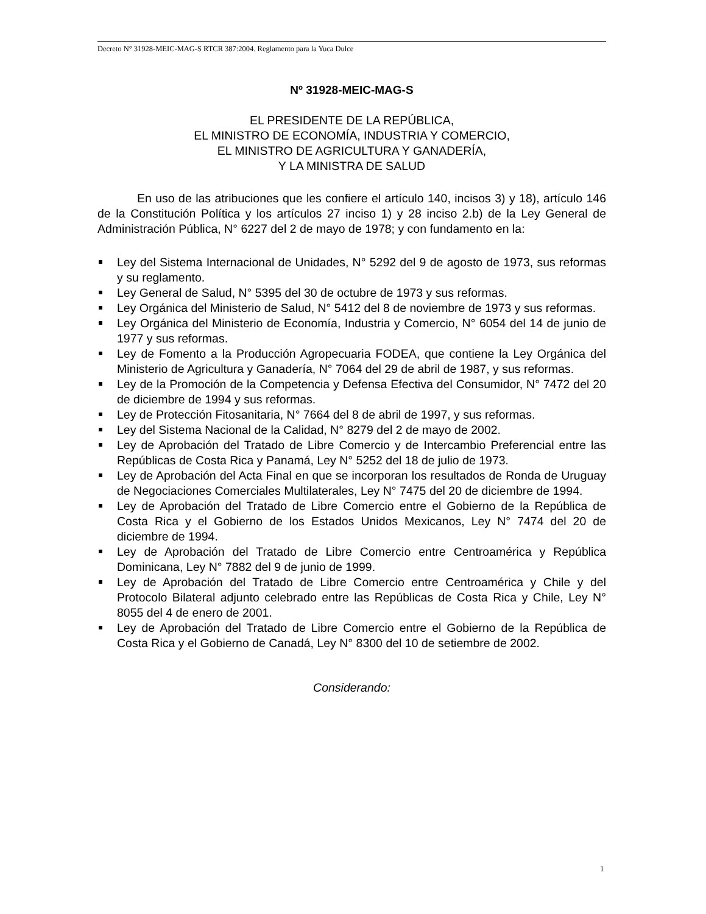Decreto N° 31928-MEIC-MAG-S RTCR 387:2004. Reglamento para la Yuca Dulce
Nº 31928-MEIC-MAG-S
EL PRESIDENTE DE LA REPÚBLICA,
EL MINISTRO DE ECONOMÍA, INDUSTRIA Y COMERCIO,
EL MINISTRO DE AGRICULTURA Y GANADERÍA,
Y LA MINISTRA DE SALUD
En uso de las atribuciones que les confiere el artículo 140, incisos 3) y 18), artículo 146 de la Constitución Política y los artículos 27 inciso 1) y 28 inciso 2.b) de la Ley General de Administración Pública, N° 6227 del 2 de mayo de 1978; y con fundamento en la:
Ley del Sistema Internacional de Unidades, N° 5292 del 9 de agosto de 1973, sus reformas y su reglamento.
Ley General de Salud, N° 5395 del 30 de octubre de 1973 y sus reformas.
Ley Orgánica del Ministerio de Salud, N° 5412 del 8 de noviembre de 1973 y sus reformas.
Ley Orgánica del Ministerio de Economía, Industria y Comercio, N° 6054 del 14 de junio de 1977 y sus reformas.
Ley de Fomento a la Producción Agropecuaria FODEA, que contiene la Ley Orgánica del Ministerio de Agricultura y Ganadería, N° 7064 del 29 de abril de 1987, y sus reformas.
Ley de la Promoción de la Competencia y Defensa Efectiva del Consumidor, N° 7472 del 20 de diciembre de 1994 y sus reformas.
Ley de Protección Fitosanitaria, N° 7664 del 8 de abril de 1997, y sus reformas.
Ley del Sistema Nacional de la Calidad, N° 8279 del 2 de mayo de 2002.
Ley de Aprobación del Tratado de Libre Comercio y de Intercambio Preferencial entre las Repúblicas de Costa Rica y Panamá, Ley N° 5252 del 18 de julio de 1973.
Ley de Aprobación del Acta Final en que se incorporan los resultados de Ronda de Uruguay de Negociaciones Comerciales Multilaterales, Ley N° 7475 del 20 de diciembre de 1994.
Ley de Aprobación del Tratado de Libre Comercio entre el Gobierno de la República de Costa Rica y el Gobierno de los Estados Unidos Mexicanos, Ley N° 7474 del 20 de diciembre de 1994.
Ley de Aprobación del Tratado de Libre Comercio entre Centroamérica y República Dominicana, Ley N° 7882 del 9 de junio de 1999.
Ley de Aprobación del Tratado de Libre Comercio entre Centroamérica y Chile y del Protocolo Bilateral adjunto celebrado entre las Repúblicas de Costa Rica y Chile, Ley N° 8055 del 4 de enero de 2001.
Ley de Aprobación del Tratado de Libre Comercio entre el Gobierno de la República de Costa Rica y el Gobierno de Canadá, Ley N° 8300 del 10 de setiembre de 2002.
Considerando:
1